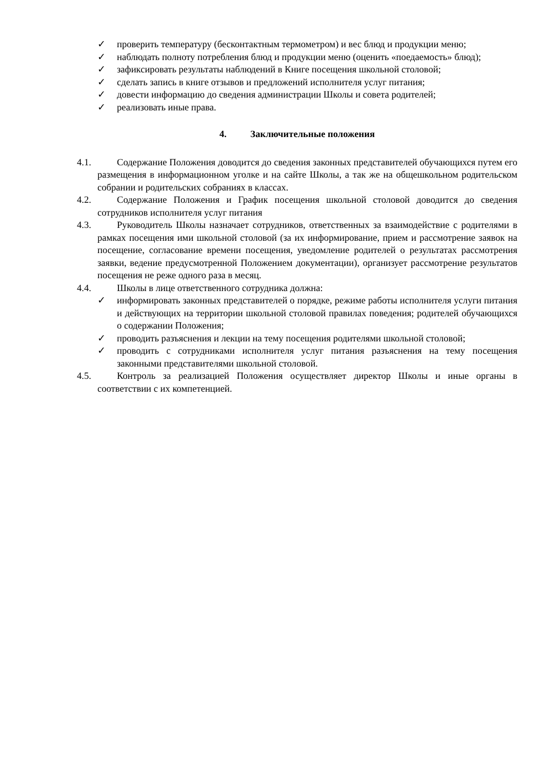✓ проверить температуру (бесконтактным термометром) и вес блюд и продукции меню;
✓ наблюдать полноту потребления блюд и продукции меню (оценить «поедаемость» блюд);
✓ зафиксировать результаты наблюдений в Книге посещения школьной столовой;
✓ сделать запись в книге отзывов и предложений исполнителя услуг питания;
✓ довести информацию до сведения администрации Школы и совета родителей;
✓ реализовать иные права.
4. Заключительные положения
4.1.
Содержание Положения доводится до сведения законных представителей обучающихся путем его размещения в информационном уголке и на сайте Школы, а так же на общешкольном родительском собрании и родительских собраниях в классах.
4.2.
Содержание Положения и График посещения школьной столовой доводится до сведения сотрудников исполнителя услуг питания
4.3.
Руководитель Школы назначает сотрудников, ответственных за взаимодействие с родителями в рамках посещения ими школьной столовой (за их информирование, прием и рассмотрение заявок на посещение, согласование времени посещения, уведомление родителей о результатах рассмотрения заявки, ведение предусмотренной Положением документации), организует рассмотрение результатов посещения не реже одного раза в месяц.
4.4.
Школы в лице ответственного сотрудника должна:
✓ информировать законных представителей о порядке, режиме работы исполнителя услуги питания и действующих на территории школьной столовой правилах поведения; родителей обучающихся о содержании Положения;
✓ проводить разъяснения и лекции на тему посещения родителями школьной столовой;
✓ проводить с сотрудниками исполнителя услуг питания разъяснения на тему посещения законными представителями школьной столовой.
4.5.
Контроль за реализацией Положения осуществляет директор Школы и иные органы в соответствии с их компетенцией.